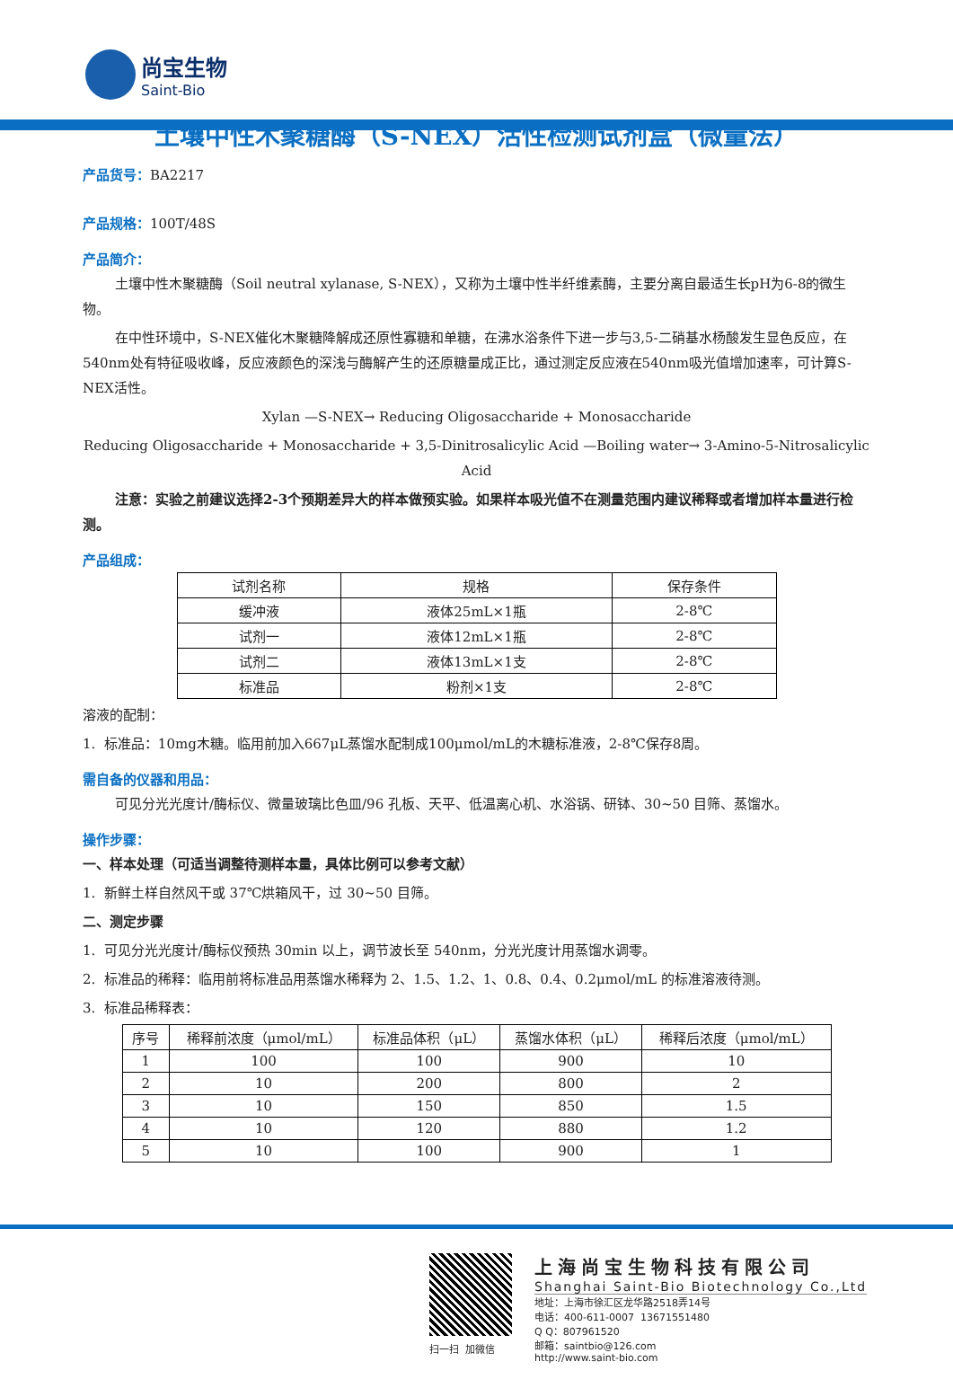尚宝生物
Saint-Bio
土壤中性木聚糖酶（S-NEX）活性检测试剂盒（微量法）
产品货号：BA2217
产品规格：100T/48S
产品简介：
土壤中性木聚糖酶（Soil neutral xylanase, S-NEX），又称为土壤中性半纤维素酶，主要分离自最适生长pH为6-8的微生物。
在中性环境中，S-NEX催化木聚糖降解成还原性寡糖和单糖，在沸水浴条件下进一步与3,5-二硝基水杨酸发生显色反应，在540nm处有特征吸收峰，反应液颜色的深浅与酶解产生的还原糖量成正比，通过测定反应液在540nm吸光值增加速率，可计算S-NEX活性。
Xylan —S-NEX→ Reducing Oligosaccharide + Monosaccharide
Reducing Oligosaccharide + Monosaccharide + 3,5-Dinitrosalicylic Acid —Boiling water→ 3-Amino-5-Nitrosalicylic Acid
注意：实验之前建议选择2-3个预期差异大的样本做预实验。如果样本吸光值不在测量范围内建议稀释或者增加样本量进行检测。
产品组成：
| 试剂名称 | 规格 | 保存条件 |
| --- | --- | --- |
| 缓冲液 | 液体25mL×1瓶 | 2-8℃ |
| 试剂一 | 液体12mL×1瓶 | 2-8℃ |
| 试剂二 | 液体13mL×1支 | 2-8℃ |
| 标准品 | 粉剂×1支 | 2-8℃ |
溶液的配制：
1. 标准品：10mg木糖。临用前加入667μL蒸馏水配制成100μmol/mL的木糖标准液，2-8℃保存8周。
需自备的仪器和用品：
可见分光光度计/酶标仪、微量玻璃比色皿/96 孔板、天平、低温离心机、水浴锅、研钵、30~50 目筛、蒸馏水。
操作步骤：
一、样本处理（可适当调整待测样本量，具体比例可以参考文献）
1. 新鲜土样自然风干或 37℃烘箱风干，过 30~50 目筛。
二、测定步骤
1. 可见分光光度计/酶标仪预热 30min 以上，调节波长至 540nm，分光光度计用蒸馏水调零。
2. 标准品的稀释：临用前将标准品用蒸馏水稀释为 2、1.5、1.2、1、0.8、0.4、0.2μmol/mL 的标准溶液待测。
3. 标准品稀释表：
| 序号 | 稀释前浓度（μmol/mL） | 标准品体积（μL） | 蒸馏水体积（μL） | 稀释后浓度（μmol/mL） |
| --- | --- | --- | --- | --- |
| 1 | 100 | 100 | 900 | 10 |
| 2 | 10 | 200 | 800 | 2 |
| 3 | 10 | 150 | 850 | 1.5 |
| 4 | 10 | 120 | 880 | 1.2 |
| 5 | 10 | 100 | 900 | 1 |
扫一扫 加微信
上海尚宝生物科技有限公司
Shanghai Saint-Bio Biotechnology Co.,Ltd
地址：上海市徐汇区龙华路2518弄14号
电话：400-611-0007 13671551480
Q Q：807961520
邮箱：saintbio@126.com
http://www.saint-bio.com